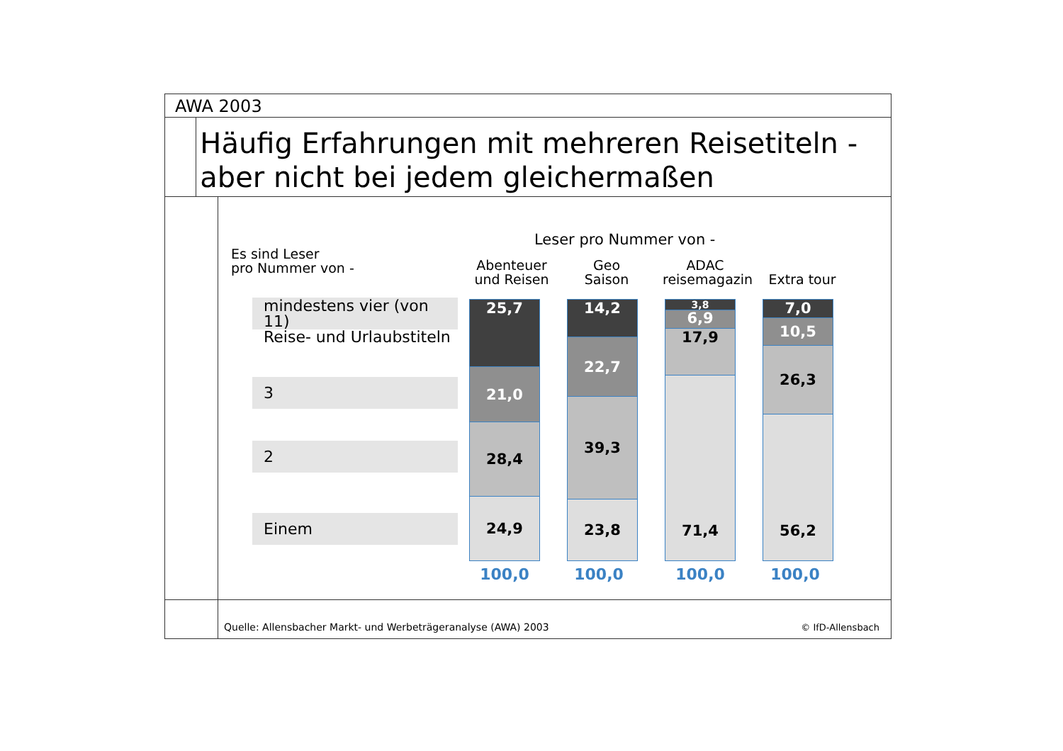AWA 2003
Häufig Erfahrungen mit mehreren Reisetiteln - aber nicht bei jedem gleichermaßen
Es sind Leser
pro Nummer von -
Leser pro Nummer von -
Abenteuer
und Reisen
Geo
Saison
ADAC
reisemagazin
Extra tour
mindestens vier (von 11)
Reise- und Urlaubstiteln
3
2
Einem
25,7
21,0
28,4
24,9
14,2
22,7
39,3
23,8
3,8
6,9
17,9
71,4
7,0
10,5
26,3
56,2
100,0 100,0 100,0 100,0
Quelle: Allensbacher Markt- und Werbeträgeranalyse (AWA) 2003 © IfD-Allensbach